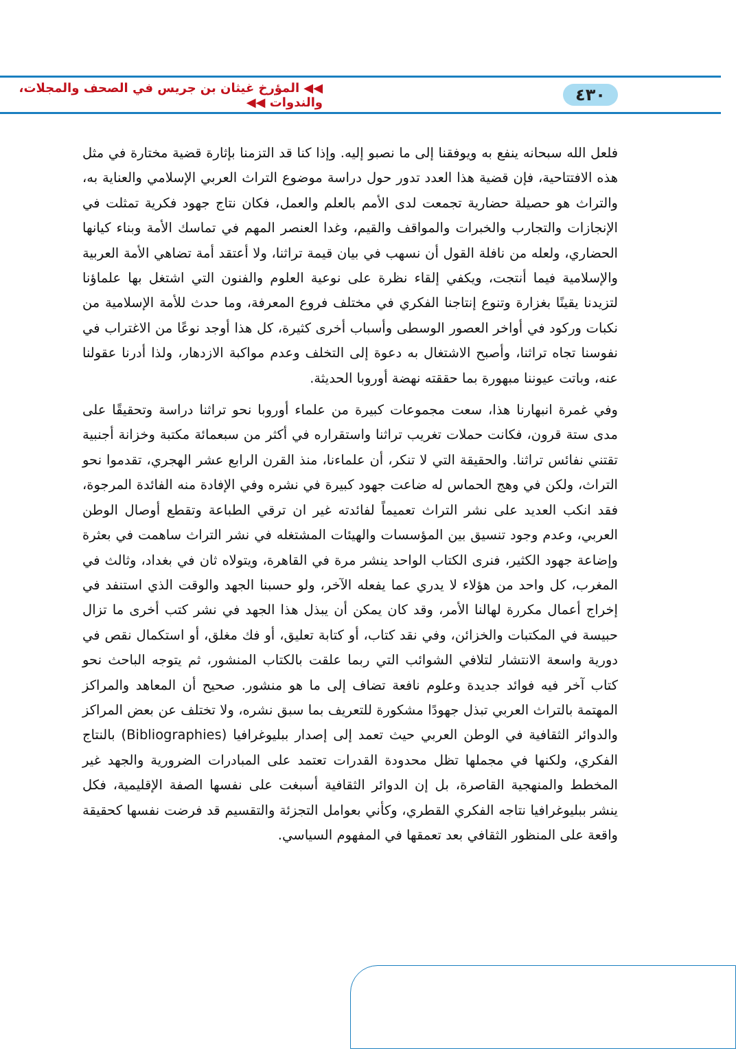٤٣٠ ◀◀ المؤرخ غيثان بن جريس في الصحف والمجلات، والندوات ◀◀
فلعل الله سبحانه ينفع به ويوفقنا إلى ما نصبو إليه. وإذا كنا قد التزمنا بإثارة قضية مختارة في مثل هذه الافتتاحية، فإن قضية هذا العدد تدور حول دراسة موضوع التراث العربي الإسلامي والعناية به، والتراث هو حصيلة حضارية تجمعت لدى الأمم بالعلم والعمل، فكان نتاج جهود فكرية تمثلت في الإنجازات والتجارب والخبرات والمواقف والقيم، وغدا العنصر المهم في تماسك الأمة وبناء كيانها الحضاري، ولعله من نافلة القول أن نسهب في بيان قيمة تراثنا، ولا أعتقد أمة تضاهي الأمة العربية والإسلامية فيما أنتجت، ويكفي إلقاء نظرة على نوعية العلوم والفنون التي اشتغل بها علماؤنا لتزيدنا يقينًا بغزارة وتنوع إنتاجنا الفكري في مختلف فروع المعرفة، وما حدث للأمة الإسلامية من نكبات وركود في أواخر العصور الوسطى وأسباب أخرى كثيرة، كل هذا أوجد نوعًا من الاغتراب في نفوسنا تجاه تراثنا، وأصبح الاشتغال به دعوة إلى التخلف وعدم مواكبة الازدهار، ولذا أدرنا عقولنا عنه، وباتت عيوننا مبهورة بما حققته نهضة أوروبا الحديثة.
وفي غمرة انبهارنا هذا، سعت مجموعات كبيرة من علماء أوروبا نحو تراثنا دراسة وتحقيقًا على مدى ستة قرون، فكانت حملات تغريب تراثنا واستقراره في أكثر من سبعمائة مكتبة وخزانة أجنبية تقتني نفائس تراثنا. والحقيقة التي لا تنكر، أن علماءنا، منذ القرن الرابع عشر الهجري، تقدموا نحو التراث، ولكن في وهج الحماس له ضاعت جهود كبيرة في نشره وفي الإفادة منه الفائدة المرجوة، فقد انكب العديد على نشر التراث تعميماً لفائدته غير ان ترقي الطباعة وتقطع أوصال الوطن العربي، وعدم وجود تنسيق بين المؤسسات والهيئات المشتغله في نشر التراث ساهمت في بعثرة وإضاعة جهود الكثير، فنرى الكتاب الواحد ينشر مرة في القاهرة، ويتولاه ثان في بغداد، وثالث في المغرب، كل واحد من هؤلاء لا يدري عما يفعله الآخر، ولو حسبنا الجهد والوقت الذي استنفد في إخراج أعمال مكررة لهالنا الأمر، وقد كان يمكن أن يبذل هذا الجهد في نشر كتب أخرى ما تزال حبيسة في المكتبات والخزائن، وفي نقد كتاب، أو كتابة تعليق، أو فك مغلق، أو استكمال نقص في دورية واسعة الانتشار لتلافي الشوائب التي ربما علقت بالكتاب المنشور، ثم يتوجه الباحث نحو كتاب آخر فيه فوائد جديدة وعلوم نافعة تضاف إلى ما هو منشور. صحيح أن المعاهد والمراكز المهتمة بالتراث العربي تبذل جهودًا مشكورة للتعريف بما سبق نشره، ولا تختلف عن بعض المراكز والدوائر الثقافية في الوطن العربي حيث تعمد إلى إصدار ببليوغرافيا (Bibliographies) بالنتاج الفكري، ولكنها في مجملها تظل محدودة القدرات تعتمد على المبادرات الضرورية والجهد غير المخطط والمنهجية القاصرة، بل إن الدوائر الثقافية أسبغت على نفسها الصفة الإقليمية، فكل ينشر ببليوغرافيا نتاجه الفكري القطري، وكأني بعوامل التجزئة والتقسيم قد فرضت نفسها كحقيقة واقعة على المنظور الثقافي بعد تعمقها في المفهوم السياسي.